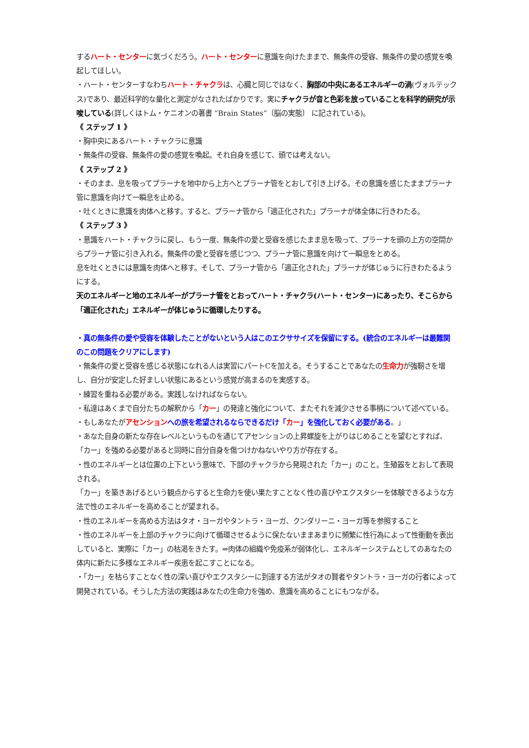するハート・センターに気づくだろう。ハート・センターに意識を向けたままで、無条件の受容、無条件の愛の感覚を喚起してほしい。
・ハート・センターすなわちハート・チャクラは、心臓と同じではなく、胸部の中央にあるエネルギーの渦(ヴォルテックス)であり、最近科学的な量化と測定がなされたばかりです。実にチャクラが音と色彩を放っていることを科学的研究が示唆している(詳しくはトム・ケニオンの著書 “Brain States”〔脳の実態〕 に記されている)。
《 ステップ 1 》
・胸中央にあるハート・チャクラに意識
・無条件の受容、無条件の愛の感覚を喚起。それ自身を感じて、頭では考えない。
《 ステップ 2 》
・そのまま、息を吸ってプラーナを地中から上方へとプラーナ管をとおして引き上げる。その意識を感じたままプラーナ管に意識を向けて一瞬息を止める。
・吐くときに意識を肉体へと移す。すると、プラーナ管から「適正化された」プラーナが体全体に行きわたる。
《 ステップ 3 》
・意識をハート・チャクラに戻し、もう一度、無条件の愛と受容を感じたまま息を吸って、プラーナを頭の上方の空間からプラーナ管に引き入れる。無条件の愛と受容を感じつつ、プラーナ管に意識を向けて一瞬息をとめる。
息を吐くときには意識を肉体へと移す。そして、プラーナ管から「適正化された」プラーナが体じゅうに行きわたるようにする。
天のエネルギーと地のエネルギーがプラーナ管をとおってハート・チャクラ(ハート・センター)にあったり、そこらから「適正化された」エネルギーが体じゅうに循環したりする。
・真の無条件の愛や受容を体験したことがないという人はこのエクササイズを保留にする。(統合のエネルギーは最難関のこの問題をクリアにします)
・無条件の愛と受容を感じる状態になれる人は実習にパートCを加える。そうすることであなたの生命力が強靭さを増し、自分が安定した好ましい状態にあるという感覚が高まるのを実感する。
・練習を重ねる必要がある。実践しなければならない。
・私達はあくまで自分たちの解釈から「カー」の発達と強化について、またそれを減少させる事柄について述べている。
・もしあなたがアセンション への旅を希望されるならできるだけ「カー」を強化しておく必要がある。」
・あなた自身の新たな存在レベルというものを通じてアセンションの上昇螺旋を上がりはじめることを望むとすれば、「カー」を強める必要があると同時に自分自身を傷つけかねないやり方が存在する。
・性のエネルギーとは位置の上下という意味で、下部のチャクラから発現された「カー」のこと。生殖器をとおして表現される。
「カー」を築きあげるという観点からすると生命力を使い果たすことなく性の喜びやエクスタシーを体験できるような方法で性のエネルギーを高めることが望まれる。
・性のエネルギーを高める方法はタオ・ヨーガやタントラ・ヨーガ、クンダリーニ・ヨーガ等を参照すること
・性のエネルギーを上部のチャクラに向けて循環させるように保たないままあまりに頻繁に性行為によって性衝動を表出していると、実際に「カー」の枯渇をきたす。⇒肉体の組織や免疫系が弱体化し、エネルギーシステムとしてのあなたの体内に新たに多様なエネルギー疾患を起こすことになる。
・「カー」を枯らすことなく性の深い喜びやエクスタシーに到達する方法がタオの賢者やタントラ・ヨーガの行者によって開発されている。そうした方法の実践はあなたの生命力を強め、意識を高めることにもつながる。